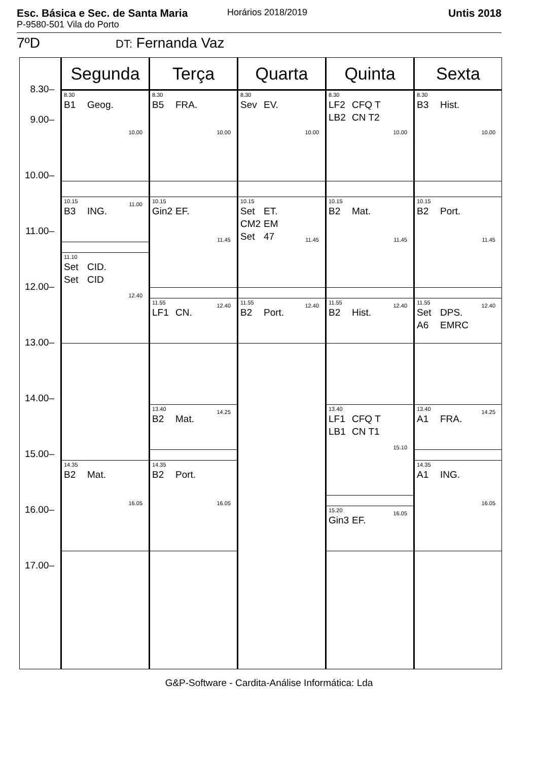Esc. Básica e Sec. de Santa Maria
P-9580-501 Vila do Porto
Horários 2018/2019 Untis 2018
7ºD DT: Fernanda Vaz
| | Segunda | Terça | Quarta | Quinta | Sexta |
| --- | --- | --- | --- | --- | --- |
| 8.30– 9.00– 10.00– 11.00– 12.00– 13.00– 14.00– 15.00– 16.00– 17.00– | 8.30 B1 Geog. 10.00 10.15 11.00 B3 ING. 11.10 Set CID. Set CID 12.40 14.35 B2 Mat. 16.05 | 8.30 B5 FRA. 10.00 10.15 Gin2 EF. 11.45 11.55 12.40 LF1 CN. 13.40 14.25 B2 Mat. 14.35 B2 Port. 16.05 | 8.30 Sev EV. 10.00 10.15 Set ET. CM2 EM Set 47 11.45 11.55 12.40 B2 Port. | 8.30 LF2 CFQ T LB2 CN T2 10.00 10.15 B2 Mat. 11.45 11.55 12.40 B2 Hist. 13.40 LF1 CFQ T LB1 CN T1 15.10 15.20 16.05 Gin3 EF. | 8.30 B3 Hist. 10.00 10.15 B2 Port. 11.45 11.55 12.40 Set DPS. A6 EMRC 13.40 14.25 A1 FRA. 14.35 A1 ING. 16.05 |
G&P-Software - Cardita-Análise Informática: Lda